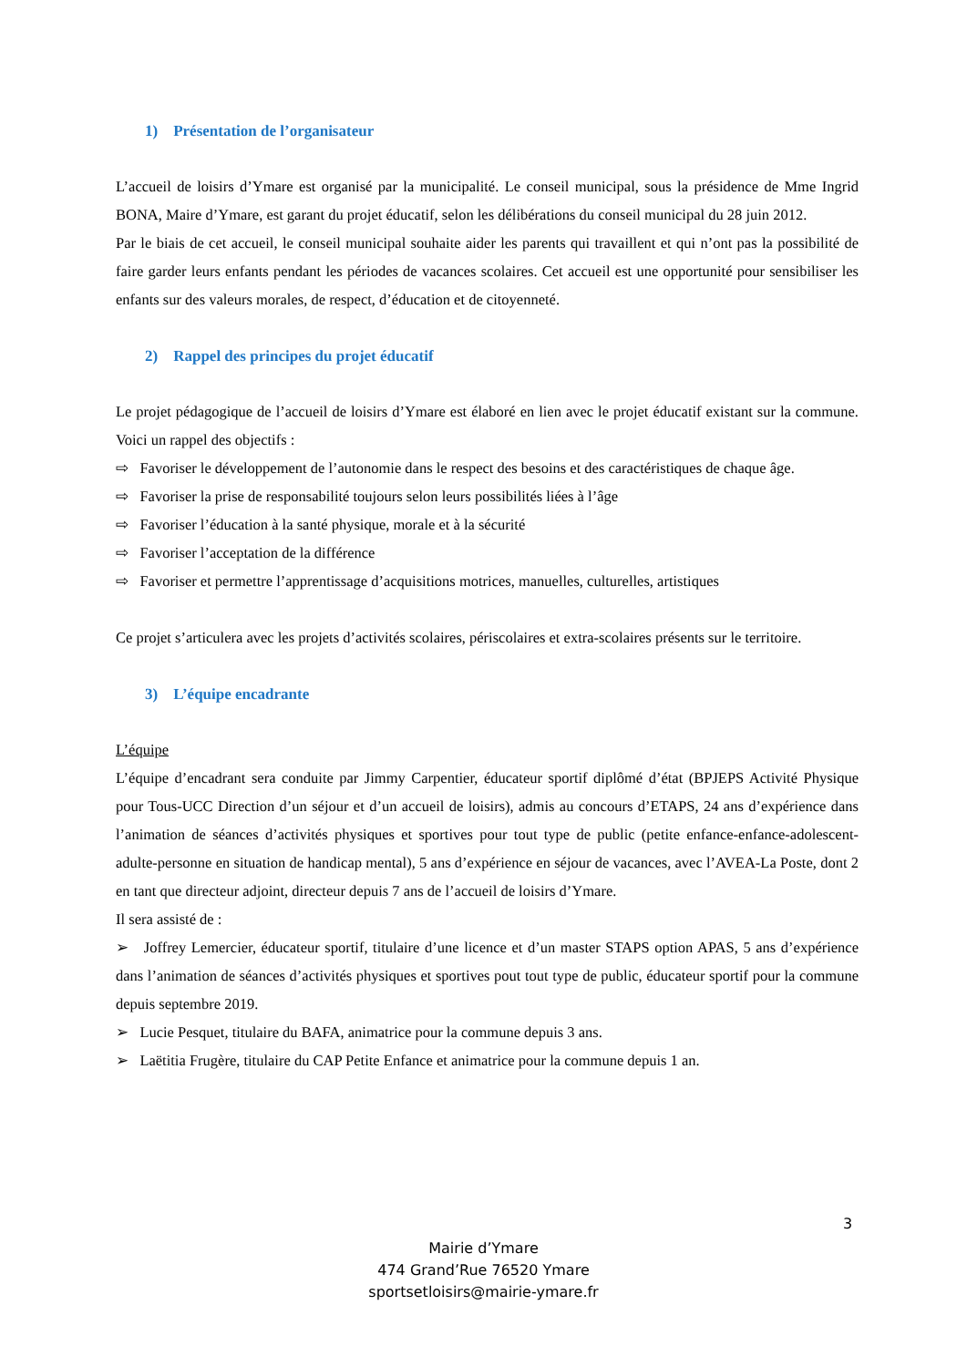1) Présentation de l’organisateur
L’accueil de loisirs d’Ymare est organisé par la municipalité. Le conseil municipal, sous la présidence de Mme Ingrid BONA, Maire d’Ymare, est garant du projet éducatif, selon les délibérations du conseil municipal du 28 juin 2012.
Par le biais de cet accueil, le conseil municipal souhaite aider les parents qui travaillent et qui n’ont pas la possibilité de faire garder leurs enfants pendant les périodes de vacances scolaires. Cet accueil est une opportunité pour sensibiliser les enfants sur des valeurs morales, de respect, d’éducation et de citoyenneté.
2) Rappel des principes du projet éducatif
Le projet pédagogique de l’accueil de loisirs d’Ymare est élaboré en lien avec le projet éducatif existant sur la commune. Voici un rappel des objectifs :
⇨ Favoriser le développement de l’autonomie dans le respect des besoins et des caractéristiques de chaque âge.
⇨ Favoriser la prise de responsabilité toujours selon leurs possibilités liées à l’âge
⇨ Favoriser l’éducation à la santé physique, morale et à la sécurité
⇨ Favoriser l’acceptation de la différence
⇨ Favoriser et permettre l’apprentissage d’acquisitions motrices, manuelles, culturelles, artistiques
Ce projet s’articulera avec les projets d’activités scolaires, périscolaires et extra-scolaires présents sur le territoire.
3) L’équipe encadrante
L’équipe
L’équipe d’encadrant sera conduite par Jimmy Carpentier, éducateur sportif diplômé d’état (BPJEPS Activité Physique pour Tous-UCC Direction d’un séjour et d’un accueil de loisirs), admis au concours d’ETAPS, 24 ans d’expérience dans l’animation de séances d’activités physiques et sportives pour tout type de public (petite enfance-enfance-adolescent-adulte-personne en situation de handicap mental), 5 ans d’expérience en séjour de vacances, avec l’AVEA-La Poste, dont 2 en tant que directeur adjoint, directeur depuis 7 ans de l’accueil de loisirs d’Ymare.
Il sera assisté de :
➢ Joffrey Lemercier, éducateur sportif, titulaire d’une licence et d’un master STAPS option APAS, 5 ans d’expérience dans l’animation de séances d’activités physiques et sportives pout tout type de public, éducateur sportif pour la commune depuis septembre 2019.
➢ Lucie Pesquet, titulaire du BAFA, animatrice pour la commune depuis 3 ans.
➢ Laëtitia Frugère, titulaire du CAP Petite Enfance et animatrice pour la commune depuis 1 an.
3
Mairie d’Ymare
474 Grand’Rue 76520 Ymare
sportsetloisirs@mairie-ymare.fr